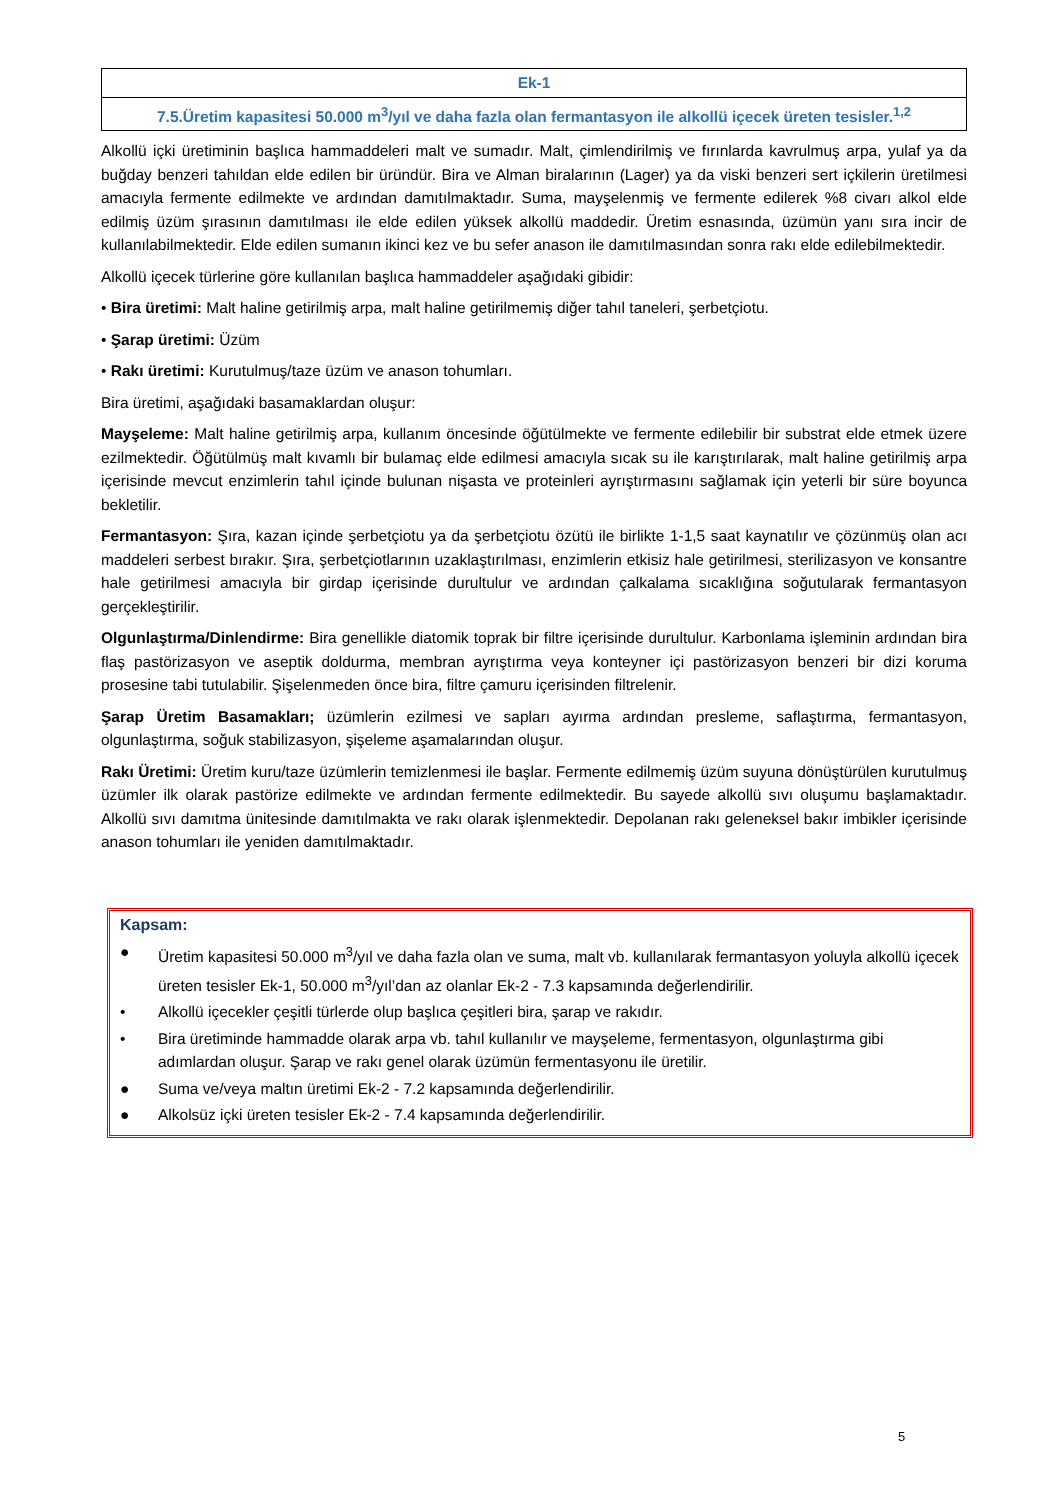| Ek-1 |
| 7.5.Üretim kapasitesi 50.000 m<sup>3</sup>/yıl ve daha fazla olan fermantasyon ile alkollü içecek üreten tesisler.<sup>1,2</sup> |
Alkollü içki üretiminin başlıca hammaddeleri malt ve sumadır. Malt, çimlendirilmiş ve fırınlarda kavrulmuş arpa, yulaf ya da buğday benzeri tahıldan elde edilen bir üründür. Bira ve Alman biralarının (Lager) ya da viski benzeri sert içkilerin üretilmesi amacıyla fermente edilmekte ve ardından damıtılmaktadır. Suma, mayşelenmiş ve fermente edilerek %8 civarı alkol elde edilmiş üzüm şırasının damıtılması ile elde edilen yüksek alkollü maddedir. Üretim esnasında, üzümün yanı sıra incir de kullanılabilmektedir. Elde edilen sumanın ikinci kez ve bu sefer anason ile damıtılmasından sonra rakı elde edilebilmektedir.
Alkollü içecek türlerine göre kullanılan başlıca hammaddeler aşağıdaki gibidir:
• Bira üretimi: Malt haline getirilmiş arpa, malt haline getirilmemiş diğer tahıl taneleri, şerbetçiotu.
• Şarap üretimi: Üzüm
• Rakı üretimi: Kurutulmuş/taze üzüm ve anason tohumları.
Bira üretimi, aşağıdaki basamaklardan oluşur:
Mayşeleme: Malt haline getirilmiş arpa, kullanım öncesinde öğütülmekte ve fermente edilebilir bir substrat elde etmek üzere ezilmektedir. Öğütülmüş malt kıvamlı bir bulamaç elde edilmesi amacıyla sıcak su ile karıştırılarak, malt haline getirilmiş arpa içerisinde mevcut enzimlerin tahıl içinde bulunan nişasta ve proteinleri ayrıştırmasını sağlamak için yeterli bir süre boyunca bekletilir.
Fermantasyon: Şıra, kazan içinde şerbetçiotu ya da şerbetçiotu özütü ile birlikte 1-1,5 saat kaynatılır ve çözünmüş olan acı maddeleri serbest bırakır. Şıra, şerbetçiotlarının uzaklaştırılması, enzimlerin etkisiz hale getirilmesi, sterilizasyon ve konsantre hale getirilmesi amacıyla bir girdap içerisinde durultulur ve ardından çalkalama sıcaklığına soğutularak fermantasyon gerçekleştirilir.
Olgunlaştırma/Dinlendirme: Bira genellikle diatomik toprak bir filtre içerisinde durultulur. Karbonlama işleminin ardından bira flaş pastörizasyon ve aseptik doldurma, membran ayrıştırma veya konteyner içi pastörizasyon benzeri bir dizi koruma prosesine tabi tutulabilir. Şişelenmeden önce bira, filtre çamuru içerisinden filtrelenir.
Şarap Üretim Basamakları; üzümlerin ezilmesi ve sapları ayırma ardından presleme, saflaştırma, fermantasyon, olgunlaştırma, soğuk stabilizasyon, şişeleme aşamalarından oluşur.
Rakı Üretimi: Üretim kuru/taze üzümlerin temizlenmesi ile başlar. Fermente edilmemiş üzüm suyuna dönüştürülen kurutulmuş üzümler ilk olarak pastörize edilmekte ve ardından fermente edilmektedir. Bu sayede alkollü sıvı oluşumu başlamaktadır. Alkollü sıvı damıtma ünitesinde damıtılmakta ve rakı olarak işlenmektedir. Depolanan rakı geleneksel bakır imbikler içerisinde anason tohumları ile yeniden damıtılmaktadır.
Kapsam:
● Üretim kapasitesi 50.000 m<sup>3</sup>/yıl ve daha fazla olan ve suma, malt vb. kullanılarak fermantasyon yoluyla alkollü içecek üreten tesisler Ek-1, 50.000 m<sup>3</sup>/yıl’dan az olanlar Ek-2 - 7.3 kapsamında değerlendirilir.
• Alkollü içecekler çeşitli türlerde olup başlıca çeşitleri bira, şarap ve rakıdır.
• Bira üretiminde hammadde olarak arpa vb. tahıl kullanılır ve mayşeleme, fermentasyon, olgunlaştırma gibi adımlardan oluşur. Şarap ve rakı genel olarak üzümün fermentasyonu ile üretilir.
● Suma ve/veya maltın üretimi Ek-2 - 7.2 kapsamında değerlendirilir.
● Alkolsüz içki üreten tesisler Ek-2 - 7.4 kapsamında değerlendirilir.
5